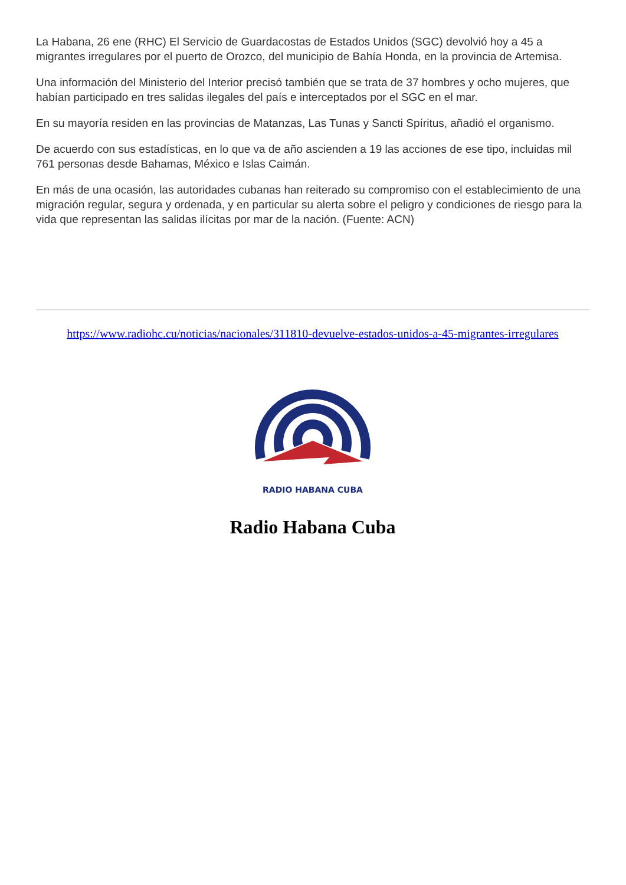La Habana, 26 ene (RHC) El Servicio de Guardacostas de Estados Unidos (SGC) devolvió hoy a 45 a migrantes irregulares por el puerto de Orozco, del municipio de Bahía Honda, en la provincia de Artemisa.
Una información del Ministerio del Interior precisó también que se trata de 37 hombres y ocho mujeres, que habían participado en tres salidas ilegales del país e interceptados por el SGC en el mar.
En su mayoría residen en las provincias de Matanzas, Las Tunas y Sancti Spíritus, añadió el organismo.
De acuerdo con sus estadísticas, en lo que va de año ascienden a 19 las acciones de ese tipo, incluidas mil 761 personas desde Bahamas, México e Islas Caimán.
En más de una ocasión, las autoridades cubanas han reiterado su compromiso con el establecimiento de una migración regular, segura y ordenada, y en particular su alerta sobre el peligro y condiciones de riesgo para la vida que representan las salidas ilícitas por mar de la nación. (Fuente: ACN)
https://www.radiohc.cu/noticias/nacionales/311810-devuelve-estados-unidos-a-45-migrantes-irregulares
RADIO HABANA CUBA
Radio Habana Cuba